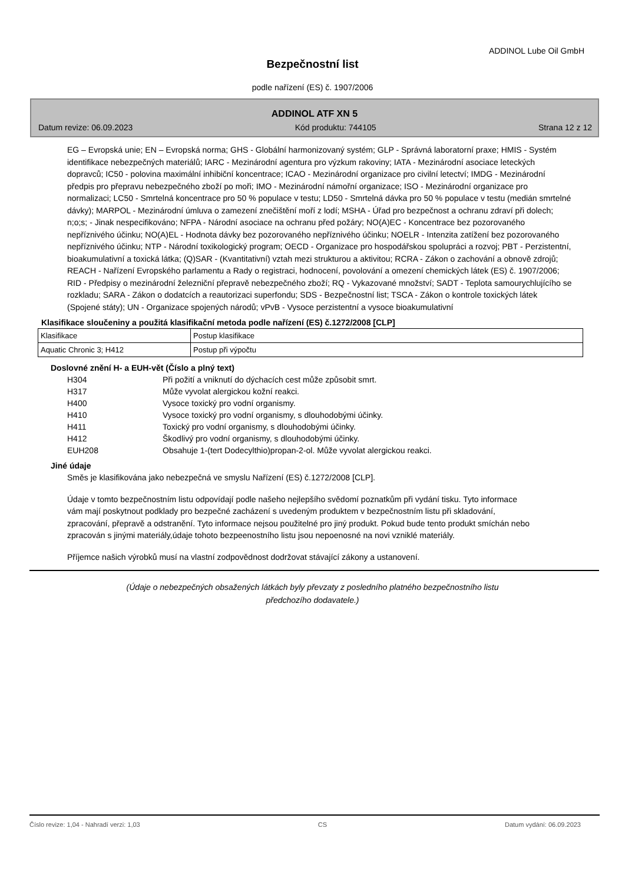ADDINOL Lube Oil GmbH
Bezpečnostní list
podle nařízení (ES) č. 1907/2006
ADDINOL ATF XN 5
Datum revize: 06.09.2023 Kód produktu: 744105 Strana 12 z 12
EG – Evropská unie; EN – Evropská norma; GHS - Globální harmonizovaný systém; GLP - Správná laboratorní praxe; HMIS - Systém identifikace nebezpečných materiálů; IARC - Mezinárodní agentura pro výzkum rakoviny; IATA - Mezinárodní asociace leteckých dopravců; IC50 - polovina maximální inhibiční koncentrace; ICAO - Mezinárodní organizace pro civilní letectví; IMDG - Mezinárodní předpis pro přepravu nebezpečného zboží po moři; IMO - Mezinárodní námořní organizace; ISO - Mezinárodní organizace pro normalizaci; LC50 - Smrtelná koncentrace pro 50 % populace v testu; LD50 - Smrtelná dávka pro 50 % populace v testu (medián smrtelné dávky); MARPOL - Mezinárodní úmluva o zamezení znečištění moří z lodí; MSHA - Úřad pro bezpečnost a ochranu zdraví při dolech; n;o;s; - Jinak nespecifikováno; NFPA - Národní asociace na ochranu před požáry; NO(A)EC - Koncentrace bez pozorovaného nepříznivého účinku; NO(A)EL - Hodnota dávky bez pozorovaného nepříznivého účinku; NOELR - Intenzita zatížení bez pozorovaného nepříznivého účinku; NTP - Národní toxikologický program; OECD - Organizace pro hospodářskou spolupráci a rozvoj; PBT - Perzistentní, bioakumulativní a toxická látka; (Q)SAR - (Kvantitativní) vztah mezi strukturou a aktivitou; RCRA - Zákon o zachování a obnově zdrojů; REACH - Nařízení Evropského parlamentu a Rady o registraci, hodnocení, povolování a omezení chemických látek (ES) č. 1907/2006; RID - Předpisy o mezinárodní železniční přepravě nebezpečného zboží; RQ - Vykazované množství; SADT - Teplota samourychlujícího se rozkladu; SARA - Zákon o dodatcích a reautorizaci superfondu; SDS - Bezpečnostní list; TSCA - Zákon o kontrole toxických látek (Spojené státy); UN - Organizace spojených národů; vPvB - Vysoce perzistentní a vysoce bioakumulativní
Klasifikace sloučeniny a použitá klasifikační metoda podle nařízení (ES) č.1272/2008 [CLP]
| Klasifikace | Postup klasifikace |
| Aquatic Chronic 3; H412 | Postup při výpočtu |
Doslovné znění H- a EUH-vět (Číslo a plný text)
H304 Při požití a vniknutí do dýchacích cest může způsobit smrt.
H317 Může vyvolat alergickou kožní reakci.
H400 Vysoce toxický pro vodní organismy.
H410 Vysoce toxický pro vodní organismy, s dlouhodobými účinky.
H411 Toxický pro vodní organismy, s dlouhodobými účinky.
H412 Škodlivý pro vodní organismy, s dlouhodobými účinky.
EUH208 Obsahuje 1-(tert Dodecylthio)propan-2-ol. Může vyvolat alergickou reakci.
Jiné údaje
Směs je klasifikována jako nebezpečná ve smyslu Nařízení (ES) č.1272/2008 [CLP].
Údaje v tomto bezpečnostním listu odpovídají podle našeho nejlepšího svědomí poznatkům při vydání tisku. Tyto informace vám mají poskytnout podklady pro bezpečné zacházení s uvedeným produktem v bezpečnostním listu při skladování, zpracování, přepravě a odstranění. Tyto informace nejsou použitelné pro jiný produkt. Pokud bude tento produkt smíchán nebo zpracován s jinými materiály,údaje tohoto bezpeenostního listu jsou nepoenosné na novi vzniklé materiály.
Příjemce našich výrobků musí na vlastní zodpovědnost dodržovat stávající zákony a ustanovení.
(Údaje o nebezpečných obsažených látkách byly převzaty z posledního platného bezpečnostního listu
předchozího dodavatele.)
Číslo revize: 1,04 - Nahradí verzi: 1,03 CS Datum vydání: 06.09.2023